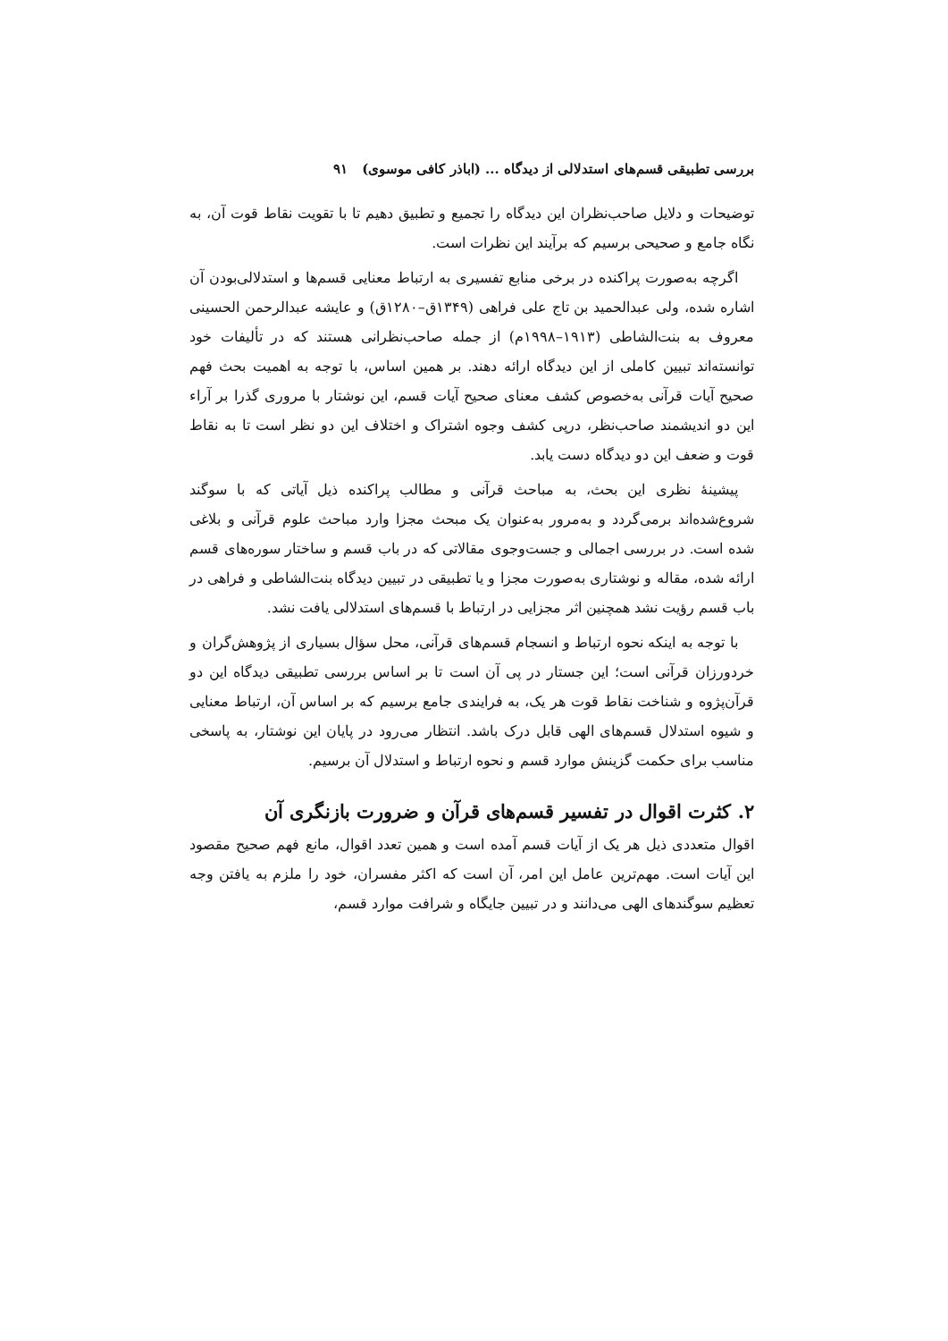بررسی تطبیقی قسم‌های استدلالی از دیدگاه ... (اباذر کافی موسوی) ۹۱
توضیحات و دلایل صاحب‌نظران این دیدگاه را تجمیع و تطبیق دهیم تا با تقویت نقاط قوت آن، به نگاه جامع و صحیحی برسیم که برآیند این نظرات است.
اگرچه به‌صورت پراکنده در برخی منابع تفسیری به ارتباط معنایی قسم‌ها و استدلالی‌بودن آن اشاره شده، ولی عبدالحمید بن تاج علی فراهی (۱۳۴۹ق–۱۲۸۰ق) و عایشه عبدالرحمن الحسینی معروف به بنت‌الشاطی (۱۹۱۳–۱۹۹۸م) از جمله صاحب‌نظرانی هستند که در تألیفات خود توانسته‌اند تبیین کاملی از این دیدگاه ارائه دهند. بر همین اساس، با توجه به اهمیت بحث فهم صحیح آیات قرآنی به‌خصوص کشف معنای صحیح آیات قسم، این نوشتار با مروری گذرا بر آراء این دو اندیشمند صاحب‌نظر، درپی کشف وجوه اشتراک و اختلاف این دو نظر است تا به نقاط قوت و ضعف این دو دیدگاه دست یابد.
پیشینهٔ نظری این بحث، به مباحث قرآنی و مطالب پراکنده ذیل آیاتی که با سوگند شروع‌شده‌اند برمی‌گردد و به‌مرور به‌عنوان یک مبحث مجزا وارد مباحث علوم قرآنی و بلاغی شده است. در بررسی اجمالی و جست‌وجوی مقالاتی که در باب قسم و ساختار سوره‌های قسم ارائه شده، مقاله و نوشتاری به‌صورت مجزا و یا تطبیقی در تبیین دیدگاه بنت‌الشاطی و فراهی در باب قسم رؤیت نشد همچنین اثر مجزایی در ارتباط با قسم‌های استدلالی یافت نشد.
با توجه به اینکه نحوه ارتباط و انسجام قسم‌های قرآنی، محل سؤال بسیاری از پژوهش‌گران و خردورزان قرآنی است؛ این جستار در پی آن است تا بر اساس بررسی تطبیقی دیدگاه این دو قرآن‌پژوه و شناخت نقاط قوت هر یک، به فرایندی جامع برسیم که بر اساس آن، ارتباط معنایی و شیوه استدلال قسم‌های الهی قابل درک باشد. انتظار می‌رود در پایان این نوشتار، به پاسخی مناسب برای حکمت گزینش موارد قسم و نحوه ارتباط و استدلال آن برسیم.
۲. کثرت اقوال در تفسیر قسم‌های قرآن و ضرورت بازنگری آن
اقوال متعددی ذیل هر یک از آیات قسم آمده است و همین تعدد اقوال، مانع فهم صحیح مقصود این آیات است. مهم‌ترین عامل این امر، آن است که اکثر مفسران، خود را ملزم به یافتن وجه تعظیم سوگندهای الهی می‌دانند و در تبیین جایگاه و شرافت موارد قسم،